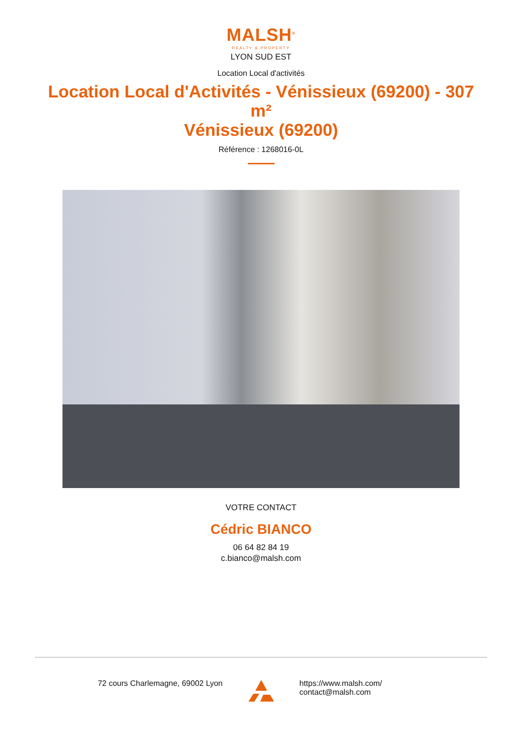MALSH<sup>®</sup>
REALTY & PROPERTY
LYON SUD EST
Location Local d'activités
Location Local d'Activités - Vénissieux (69200) - 307 m²
Vénissieux (69200)
Référence : 1268016-0L
VOTRE CONTACT
Cédric BIANCO
06 64 82 84 19
c.bianco@malsh.com
72 cours Charlemagne, 69002 Lyon
https://www.malsh.com/
contact@malsh.com